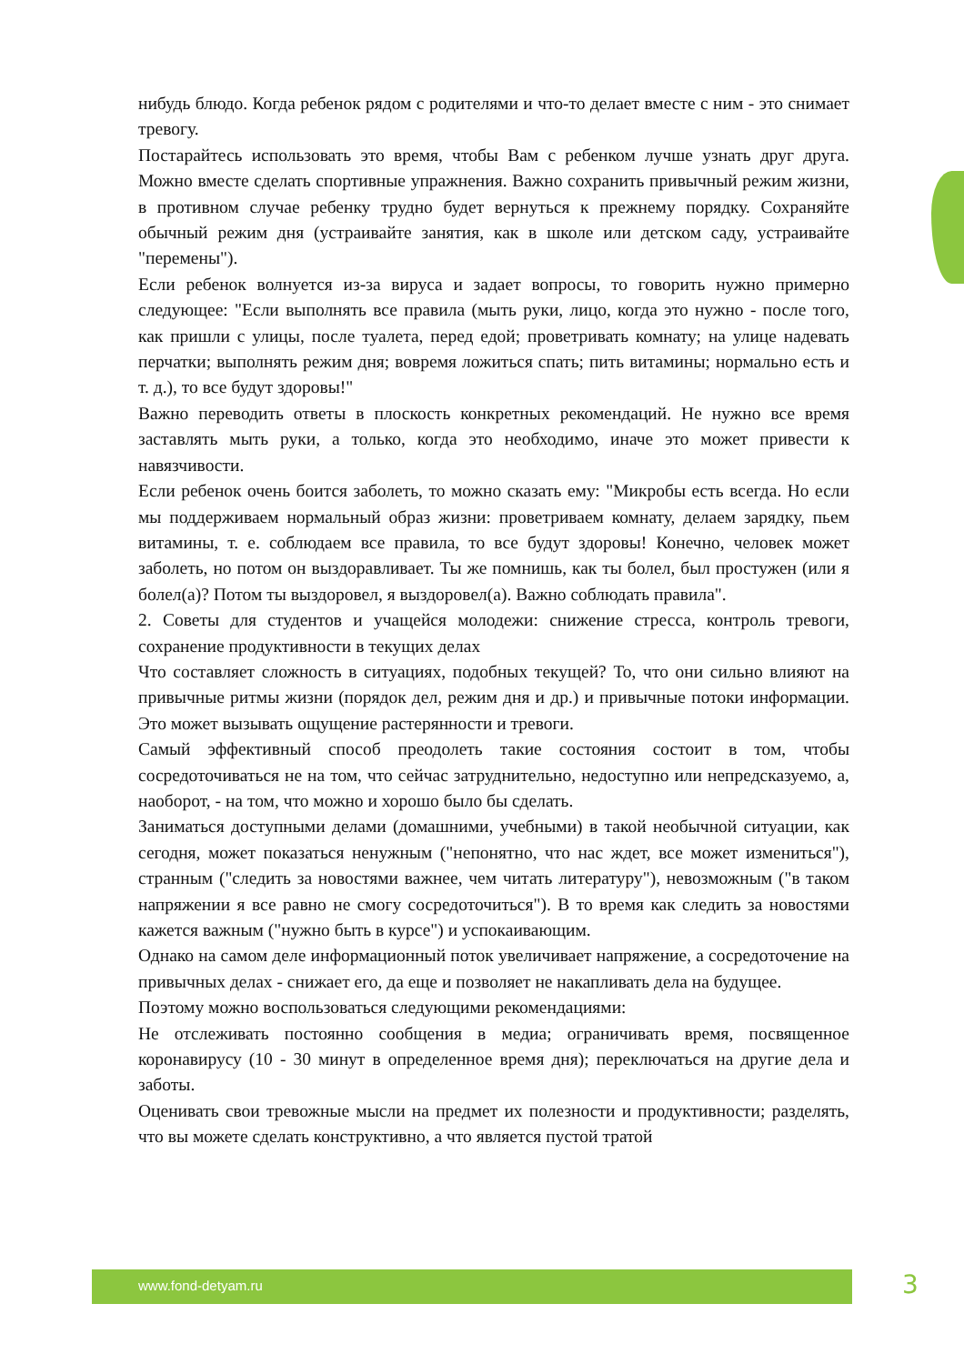нибудь блюдо. Когда ребенок рядом с родителями и что-то делает вместе с ним - это снимает тревогу.
Постарайтесь использовать это время, чтобы Вам с ребенком лучше узнать друг друга. Можно вместе сделать спортивные упражнения. Важно сохранить привычный режим жизни, в противном случае ребенку трудно будет вернуться к прежнему порядку. Сохраняйте обычный режим дня (устраивайте занятия, как в школе или детском саду, устраивайте "перемены").
Если ребенок волнуется из-за вируса и задает вопросы, то говорить нужно примерно следующее: "Если выполнять все правила (мыть руки, лицо, когда это нужно - после того, как пришли с улицы, после туалета, перед едой; проветривать комнату; на улице надевать перчатки; выполнять режим дня; вовремя ложиться спать; пить витамины; нормально есть и т. д.), то все будут здоровы!"
Важно переводить ответы в плоскость конкретных рекомендаций. Не нужно все время заставлять мыть руки, а только, когда это необходимо, иначе это может привести к навязчивости.
Если ребенок очень боится заболеть, то можно сказать ему: "Микробы есть всегда. Но если мы поддерживаем нормальный образ жизни: проветриваем комнату, делаем зарядку, пьем витамины, т. е. соблюдаем все правила, то все будут здоровы! Конечно, человек может заболеть, но потом он выздоравливает. Ты же помнишь, как ты болел, был простужен (или я болел(а)? Потом ты выздоровел, я выздоровел(а). Важно соблюдать правила".
2. Советы для студентов и учащейся молодежи: снижение стресса, контроль тревоги, сохранение продуктивности в текущих делах
Что составляет сложность в ситуациях, подобных текущей? То, что они сильно влияют на привычные ритмы жизни (порядок дел, режим дня и др.) и привычные потоки информации. Это может вызывать ощущение растерянности и тревоги.
Самый эффективный способ преодолеть такие состояния состоит в том, чтобы сосредоточиваться не на том, что сейчас затруднительно, недоступно или непредсказуемо, а, наоборот, - на том, что можно и хорошо было бы сделать.
Заниматься доступными делами (домашними, учебными) в такой необычной ситуации, как сегодня, может показаться ненужным ("непонятно, что нас ждет, все может измениться"), странным ("следить за новостями важнее, чем читать литературу"), невозможным ("в таком напряжении я все равно не смогу сосредоточиться"). В то время как следить за новостями кажется важным ("нужно быть в курсе") и успокаивающим.
Однако на самом деле информационный поток увеличивает напряжение, а сосредоточение на привычных делах - снижает его, да еще и позволяет не накапливать дела на будущее.
Поэтому можно воспользоваться следующими рекомендациями:
Не отслеживать постоянно сообщения в медиа; ограничивать время, посвященное коронавирусу (10 - 30 минут в определенное время дня); переключаться на другие дела и заботы.
Оценивать свои тревожные мысли на предмет их полезности и продуктивности; разделять, что вы можете сделать конструктивно, а что является пустой тратой
www.fond-detyam.ru 3